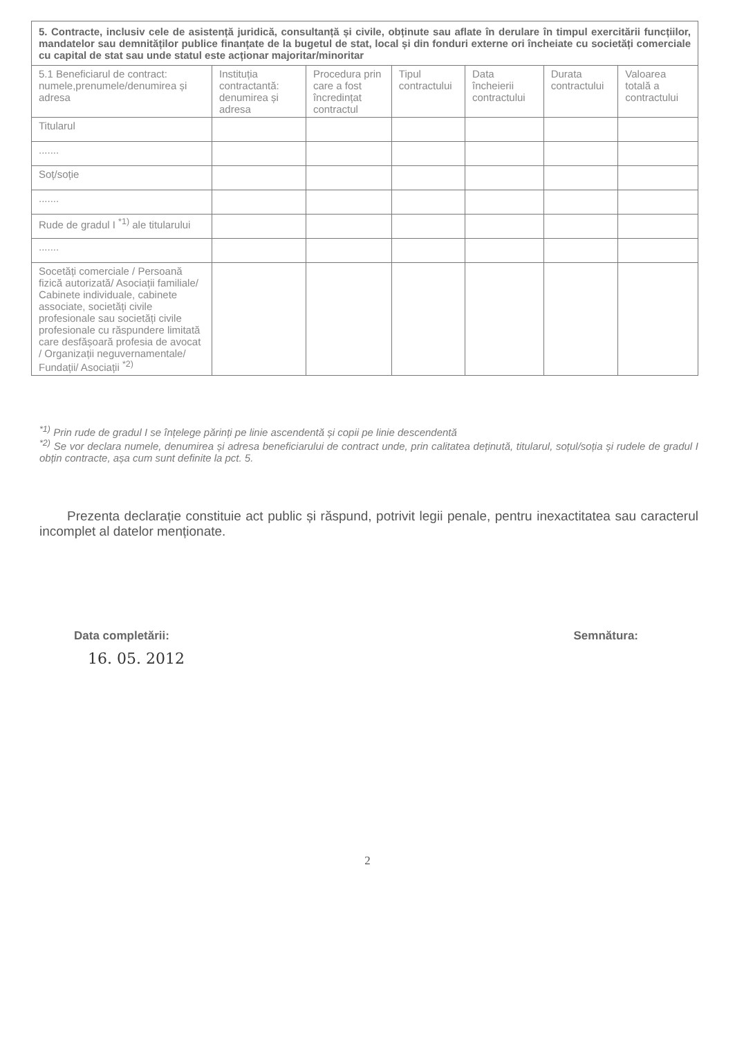| 5. Contracte, inclusiv cele de asistență juridică, consultanță și civile, obținute sau aflate în derulare în timpul exercitării funcțiilor, mandatelor sau demnităților publice finanțate de la bugetul de stat, local și din fonduri externe ori încheiate cu societăți comerciale cu capital de stat sau unde statul este acționar majoritar/minoritar | | | | | | |
| 5.1 Beneficiarul de contract: numele,prenumele/denumirea și adresa | Instituția contractantă: denumirea și adresa | Procedura prin care a fost încredințat contractul | Tipul contractului | Data încheierii contractului | Durata contractului | Valoarea totală a contractului |
| Titularul | | | | | | |
| ....... | | | | | | |
| Soț/soție | | | | | | |
| ....... | | | | | | |
| Rude de gradul I <sup>*1)</sup> ale titularului | | | | | | |
| ....... | | | | | | |
| Socetăți comerciale / Persoană fizică autorizată/ Asociații familiale/ Cabinete individuale, cabinete associate, societăți civile profesionale sau societăți civile profesionale cu răspundere limitată care desfășoară profesia de avocat / Organizații neguvernamentale/ Fundații/ Asociații <sup>*2)</sup> | | | | | | |
<sup>*1)</sup> Prin rude de gradul I se înțelege părinți pe linie ascendentă și copii pe linie descendentă
<sup>*2)</sup> Se vor declara numele, denumirea și adresa beneficiarului de contract unde, prin calitatea deținută, titularul, soțul/soția și rudele de gradul I obțin contracte, așa cum sunt definite la pct. 5.
Prezenta declarație constituie act public și răspund, potrivit legii penale, pentru inexactitatea sau caracterul incomplet al datelor menționate.
Data completării: Semnătura:
16. 05. 2012
2